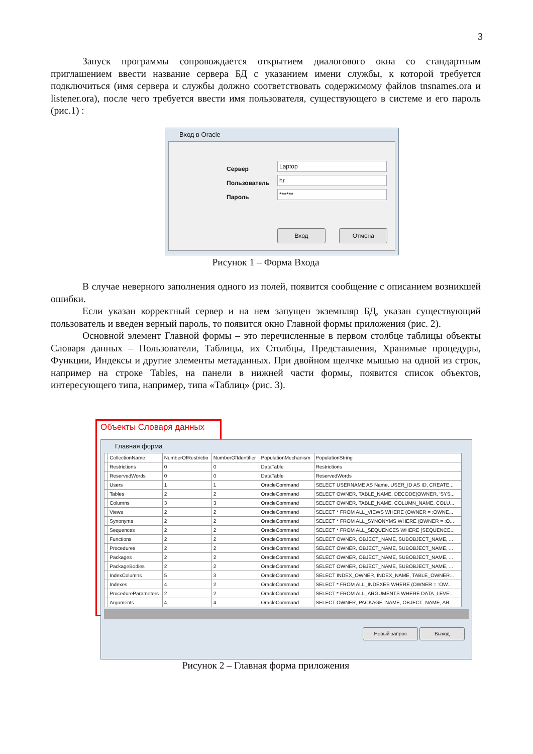3
Запуск программы сопровождается открытием диалогового окна со стандартным приглашением ввести название сервера БД с указанием имени службы, к которой требуется подключиться (имя сервера и службы должно соответствовать содержимому файлов tnsnames.ora и listener.ora), после чего требуется ввести имя пользователя, существующего в системе и его пароль (рис.1) :
Вход в Oracle
Сервер
Пользователь
Пароль
Laptop
hr
******
Вход Отмена
Рисунок 1 – Форма Входа
В случае неверного заполнения одного из полей, появится сообщение с описанием возникшей ошибки.
Если указан корректный сервер и на нем запущен экземпляр БД, указан существующий пользователь и введен верный пароль, то появится окно Главной формы приложения (рис. 2).
Основной элемент Главной формы – это перечисленные в первом столбце таблицы объекты Словаря данных – Пользователи, Таблицы, их Столбцы, Представления, Хранимые процедуры, Функции, Индексы и другие элементы метаданных. При двойном щелчке мышью на одной из строк, например на строке Tables, на панели в нижней части формы, появится список объектов, интересующего типа, например, типа «Таблиц» (рис. 3).
Объекты Словаря данных
Главная форма
| | CollectionName | NumberOfRestrictio | NumberOfIdentifier | PopulationMechanism | PopulationString |
| --- | --- | --- | --- | --- | --- |
| | Restrictions | 0 | 0 | DataTable | Restrictions |
| | ReservedWords | 0 | 0 | DataTable | ReservedWords |
| | Users | 1 | 1 | OracleCommand | SELECT USERNAME AS Name, USER_ID AS ID, CREATE... |
| | Tables | 2 | 2 | OracleCommand | SELECT OWNER, TABLE_NAME, DECODE(OWNER, 'SYS... |
| | Columns | 3 | 3 | OracleCommand | SELECT OWNER, TABLE_NAME, COLUMN_NAME, COLU... |
| | Views | 2 | 2 | OracleCommand | SELECT * FROM ALL_VIEWS WHERE (OWNER = :OWNE... |
| | Synonyms | 2 | 2 | OracleCommand | SELECT * FROM ALL_SYNONYMS WHERE (OWNER = :O... |
| | Sequences | 2 | 2 | OracleCommand | SELECT * FROM ALL_SEQUENCES WHERE (SEQUENCE... |
| | Functions | 2 | 2 | OracleCommand | SELECT OWNER, OBJECT_NAME, SUBOBJECT_NAME, ... |
| | Procedures | 2 | 2 | OracleCommand | SELECT OWNER, OBJECT_NAME, SUBOBJECT_NAME, ... |
| | Packages | 2 | 2 | OracleCommand | SELECT OWNER, OBJECT_NAME, SUBOBJECT_NAME, ... |
| | PackageBodies | 2 | 2 | OracleCommand | SELECT OWNER, OBJECT_NAME, SUBOBJECT_NAME, ... |
| | IndexColumns | 5 | 3 | OracleCommand | SELECT INDEX_OWNER, INDEX_NAME, TABLE_OWNER... |
| | Indexes | 4 | 2 | OracleCommand | SELECT * FROM ALL_INDEXES WHERE (OWNER = :OW... |
| | ProcedureParameters | 2 | 2 | OracleCommand | SELECT * FROM ALL_ARGUMENTS WHERE DATA_LEVE... |
| | Arguments | 4 | 4 | OracleCommand | SELECT OWNER, PACKAGE_NAME, OBJECT_NAME, AR... |
Новый запрос Выход
Рисунок 2 – Главная форма приложения